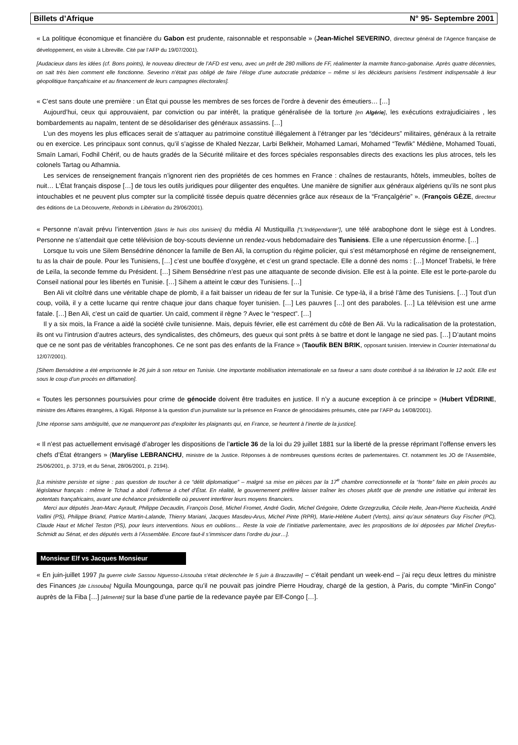Billets d’Afrique N° 95- Septembre 2001
« La politique économique et financière du Gabon est prudente, raisonnable et responsable » (Jean-Michel SEVERINO, directeur général de l’Agence française de développement, en visite à Libreville. Cité par l’AFP du 19/07/2001).
[Audacieux dans les idées (cf. Bons points), le nouveau directeur de l’AFD est venu, avec un prêt de 280 millions de FF, réalimenter la marmite franco-gabonaise. Après quatre décennies, on sait très bien comment elle fonctionne. Severino n’était pas obligé de faire l’éloge d’une autocratie prédatrice – même si les décideurs parisiens l’estiment indispensable à leur géopolitique françafricaine et au financement de leurs campagnes électorales].
« C’est sans doute une première : un État qui pousse les membres de ses forces de l’ordre à devenir des émeutiers… […]
Aujourd’hui, ceux qui approuvaient, par conviction ou par intérêt, la pratique généralisée de la torture [en Algérie], les exécutions extrajudiciaires , les bombardements au napalm, tentent de se désolidariser des généraux assassins. […]
L’un des moyens les plus efficaces serait de s’attaquer au patrimoine constitué illégalement à l’étranger par les “décideurs” militaires, généraux à la retraite ou en exercice. Les principaux sont connus, qu’il s’agisse de Khaled Nezzar, Larbi Belkheir, Mohamed Lamari, Mohamed “Tewfik” Médiène, Mohamed Touati, Smaïn Lamari, Fodhil Chérif, ou de hauts gradés de la Sécurité militaire et des forces spéciales responsables directs des exactions les plus atroces, tels les colonels Tartag ou Athamnia.
Les services de renseignement français n’ignorent rien des propriétés de ces hommes en France : chaînes de restaurants, hôtels, immeubles, boîtes de nuit… L’État français dispose […] de tous les outils juridiques pour diligenter des enquêtes. Une manière de signifier aux généraux algériens qu’ils ne sont plus intouchables et ne peuvent plus compter sur la complicité tissée depuis quatre décennies grâce aux réseaux de la “Françalgérie” ». (François GÈZE, directeur des éditions de La Découverte, Rebonds in Libération du 29/06/2001).
« Personne n’avait prévu l’intervention [dans le huis clos tunisien] du média Al Mustiquilla [“L’Indépendante”], une télé arabophone dont le siège est à Londres. Personne ne s’attendait que cette télévision de boy-scouts devienne un rendez-vous hebdomadaire des Tunisiens. Elle a une répercussion énorme. […]
Lorsque tu vois une Silem Bensédrine dénoncer la famille de Ben Ali, la corruption du régime policier, qui s’est métamorphosé en régime de renseignement, tu as la chair de poule. Pour les Tunisiens, […] c’est une bouffée d’oxygène, et c’est un grand spectacle. Elle a donné des noms : […] Moncef Trabelsi, le frère de Leïla, la seconde femme du Président. […] Sihem Bensédrine n’est pas une attaquante de seconde division. Elle est à la pointe. Elle est le porte-parole du Conseil national pour les libertés en Tunisie. […] Sihem a atteint le cœur des Tunisiens. […]
Ben Ali vit cloîtré dans une véritable chape de plomb, il a fait baisser un rideau de fer sur la Tunisie. Ce type-là, il a brisé l’âme des Tunisiens. […] Tout d’un coup, voilà, il y a cette lucarne qui rentre chaque jour dans chaque foyer tunisien. […] Les pauvres […] ont des paraboles. […] La télévision est une arme fatale. […] Ben Ali, c’est un caïd de quartier. Un caïd, comment il règne ? Avec le “respect”. […]
Il y a six mois, la France a aidé la société civile tunisienne. Mais, depuis février, elle est carrément du côté de Ben Ali. Vu la radicalisation de la protestation, ils ont vu l’intrusion d’autres acteurs, des syndicalistes, des chômeurs, des gueux qui sont prêts à se battre et dont le langage ne sied pas. […] D’autant moins que ce ne sont pas de véritables francophones. Ce ne sont pas des enfants de la France » (Taoufik BEN BRIK, opposant tunisien. Interview in Courrier International du 12/07/2001).
[Sihem Bensédrine a été emprisonnée le 26 juin à son retour en Tunisie. Une importante mobilisation internationale en sa faveur a sans doute contribué à sa libération le 12 août. Elle est sous le coup d’un procès en diffamation].
« Toutes les personnes poursuivies pour crime de génocide doivent être traduites en justice. Il n’y a aucune exception à ce principe » (Hubert VÉDRINE, ministre des Affaires étrangères, à Kigali. Réponse à la question d’un journaliste sur la présence en France de génocidaires présumés, citée par l’AFP du 14/08/2001).
[Une réponse sans ambiguïté, que ne manqueront pas d’exploiter les plaignants qui, en France, se heurtent à l’inertie de la justice].
« Il n’est pas actuellement envisagé d’abroger les dispositions de l’article 36 de la loi du 29 juillet 1881 sur la liberté de la presse réprimant l’offense envers les chefs d’État étrangers » (Marylise LEBRANCHU, ministre de la Justice. Réponses à de nombreuses questions écrites de parlementaires. Cf. notamment les JO de l’Assemblée, 25/06/2001, p. 3719, et du Sénat, 28/06/2001, p. 2194).
[La ministre persiste et signe : pas question de toucher à ce “délit diplomatique” – malgré sa mise en pièces par la 17<sup>e</sup> chambre correctionnelle et la “honte” faite en plein procès au législateur français : même le Tchad a aboli l’offense à chef d’État. En réalité, le gouvernement préfère laisser traîner les choses plutôt que de prendre une initiative qui irriterait les potentats françafricains, avant une échéance présidentielle où peuvent interférer leurs moyens financiers.
Merci aux députés Jean-Marc Ayrault, Philippe Decaudin, François Dosé, Michel Fromet, André Godin, Michel Grégoire, Odette Grzegrzulka, Cécile Helle, Jean-Pierre Kucheida, André Vallini (PS), Philippe Briand, Patrice Martin-Lalande, Thierry Mariani, Jacques Masdeu-Arus, Michel Pinte (RPR), Marie-Hélène Aubert (Verts), ainsi qu’aux sénateurs Guy Fischer (PC), Claude Haut et Michel Teston (PS), pour leurs interventions. Nous en oublions… Reste la voie de l’initiative parlementaire, avec les propositions de loi déposées par Michel Dreyfus-Schmidt au Sénat, et des députés verts à l’Assemblée. Encore faut-il s’immiscer dans l’ordre du jour…].
Monsieur Elf vs Jacques Monsieur
« En juin-juillet 1997 [la guerre civile Sassou Nguesso-Lissouba s’était déclenchée le 5 juin à Brazzaville] – c’était pendant un week-end – j’ai reçu deux lettres du ministre des Finances [de Lissouba] Nguila Moungounga, parce qu’il ne pouvait pas joindre Pierre Houdray, chargé de la gestion, à Paris, du compte “MinFin Congo” auprès de la Fiba […] [alimenté] sur la base d’une partie de la redevance payée par Elf-Congo […].